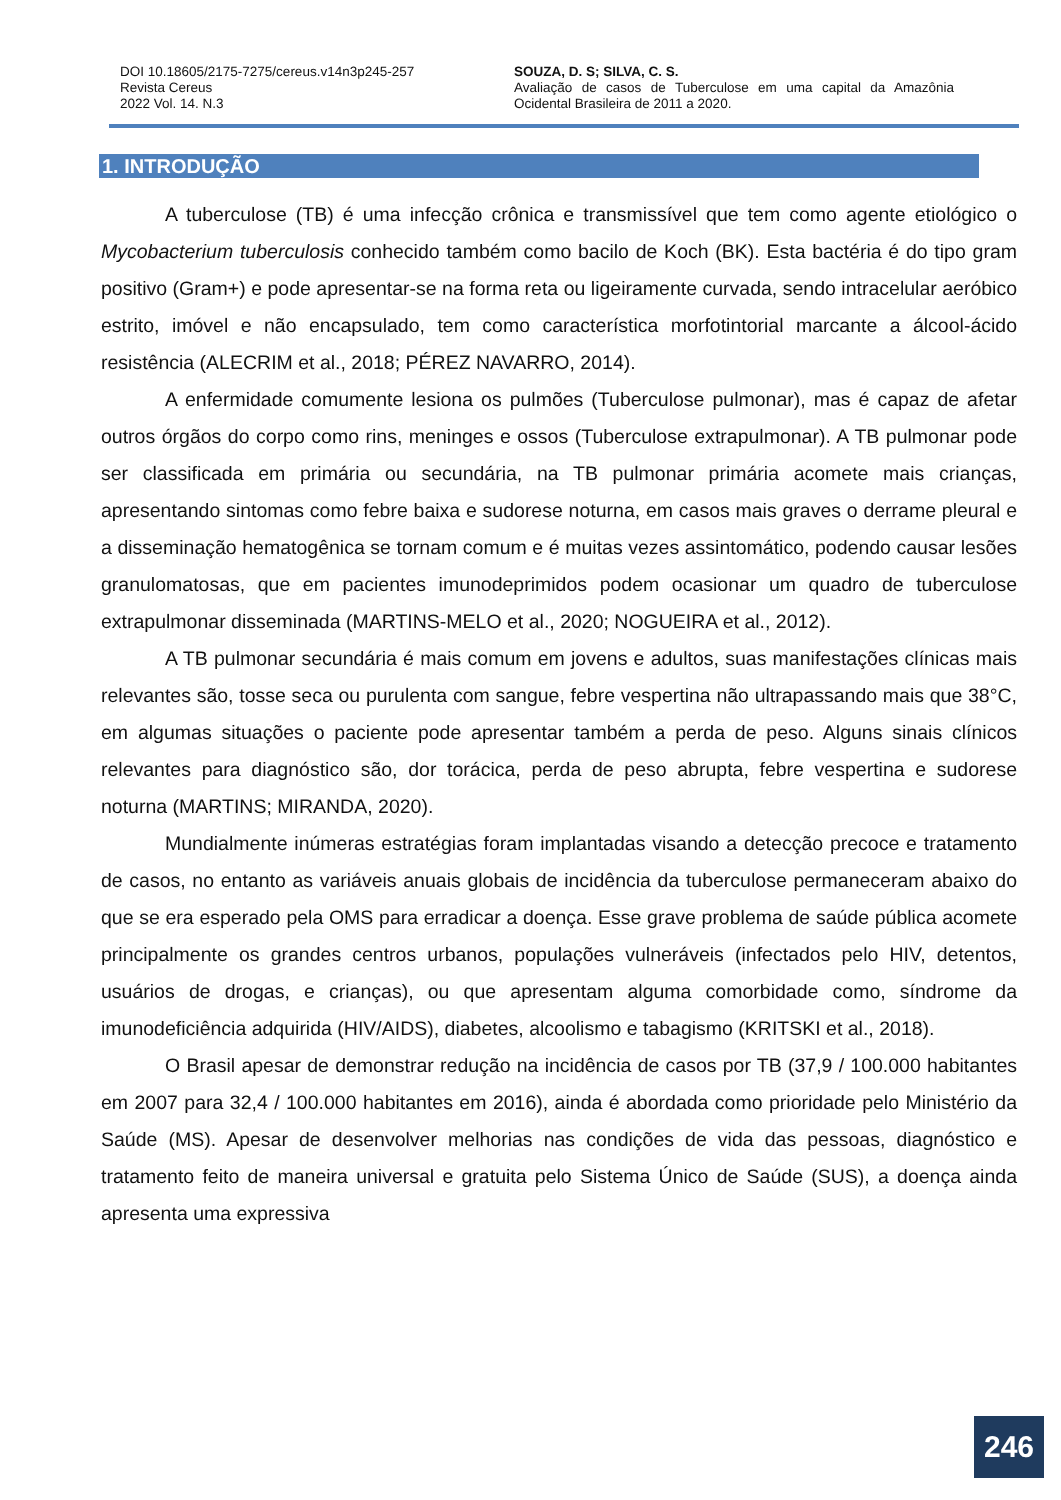DOI 10.18605/2175-7275/cereus.v14n3p245-257
Revista Cereus
2022 Vol. 14. N.3
SOUZA, D. S; SILVA, C. S.
Avaliação de casos de Tuberculose em uma capital da Amazônia Ocidental Brasileira de 2011 a 2020.
1. INTRODUÇÃO
A tuberculose (TB) é uma infecção crônica e transmissível que tem como agente etiológico o Mycobacterium tuberculosis conhecido também como bacilo de Koch (BK). Esta bactéria é do tipo gram positivo (Gram+) e pode apresentar-se na forma reta ou ligeiramente curvada, sendo intracelular aeróbico estrito, imóvel e não encapsulado, tem como característica morfotintorial marcante a álcool-ácido resistência (ALECRIM et al., 2018; PÉREZ NAVARRO, 2014).
A enfermidade comumente lesiona os pulmões (Tuberculose pulmonar), mas é capaz de afetar outros órgãos do corpo como rins, meninges e ossos (Tuberculose extrapulmonar). A TB pulmonar pode ser classificada em primária ou secundária, na TB pulmonar primária acomete mais crianças, apresentando sintomas como febre baixa e sudorese noturna, em casos mais graves o derrame pleural e a disseminação hematogênica se tornam comum e é muitas vezes assintomático, podendo causar lesões granulomatosas, que em pacientes imunodeprimidos podem ocasionar um quadro de tuberculose extrapulmonar disseminada (MARTINS-MELO et al., 2020; NOGUEIRA et al., 2012).
A TB pulmonar secundária é mais comum em jovens e adultos, suas manifestações clínicas mais relevantes são, tosse seca ou purulenta com sangue, febre vespertina não ultrapassando mais que 38°C, em algumas situações o paciente pode apresentar também a perda de peso. Alguns sinais clínicos relevantes para diagnóstico são, dor torácica, perda de peso abrupta, febre vespertina e sudorese noturna (MARTINS; MIRANDA, 2020).
Mundialmente inúmeras estratégias foram implantadas visando a detecção precoce e tratamento de casos, no entanto as variáveis anuais globais de incidência da tuberculose permaneceram abaixo do que se era esperado pela OMS para erradicar a doença. Esse grave problema de saúde pública acomete principalmente os grandes centros urbanos, populações vulneráveis (infectados pelo HIV, detentos, usuários de drogas, e crianças), ou que apresentam alguma comorbidade como, síndrome da imunodeficiência adquirida (HIV/AIDS), diabetes, alcoolismo e tabagismo (KRITSKI et al., 2018).
O Brasil apesar de demonstrar redução na incidência de casos por TB (37,9 / 100.000 habitantes em 2007 para 32,4 / 100.000 habitantes em 2016), ainda é abordada como prioridade pelo Ministério da Saúde (MS). Apesar de desenvolver melhorias nas condições de vida das pessoas, diagnóstico e tratamento feito de maneira universal e gratuita pelo Sistema Único de Saúde (SUS), a doença ainda apresenta uma expressiva
246